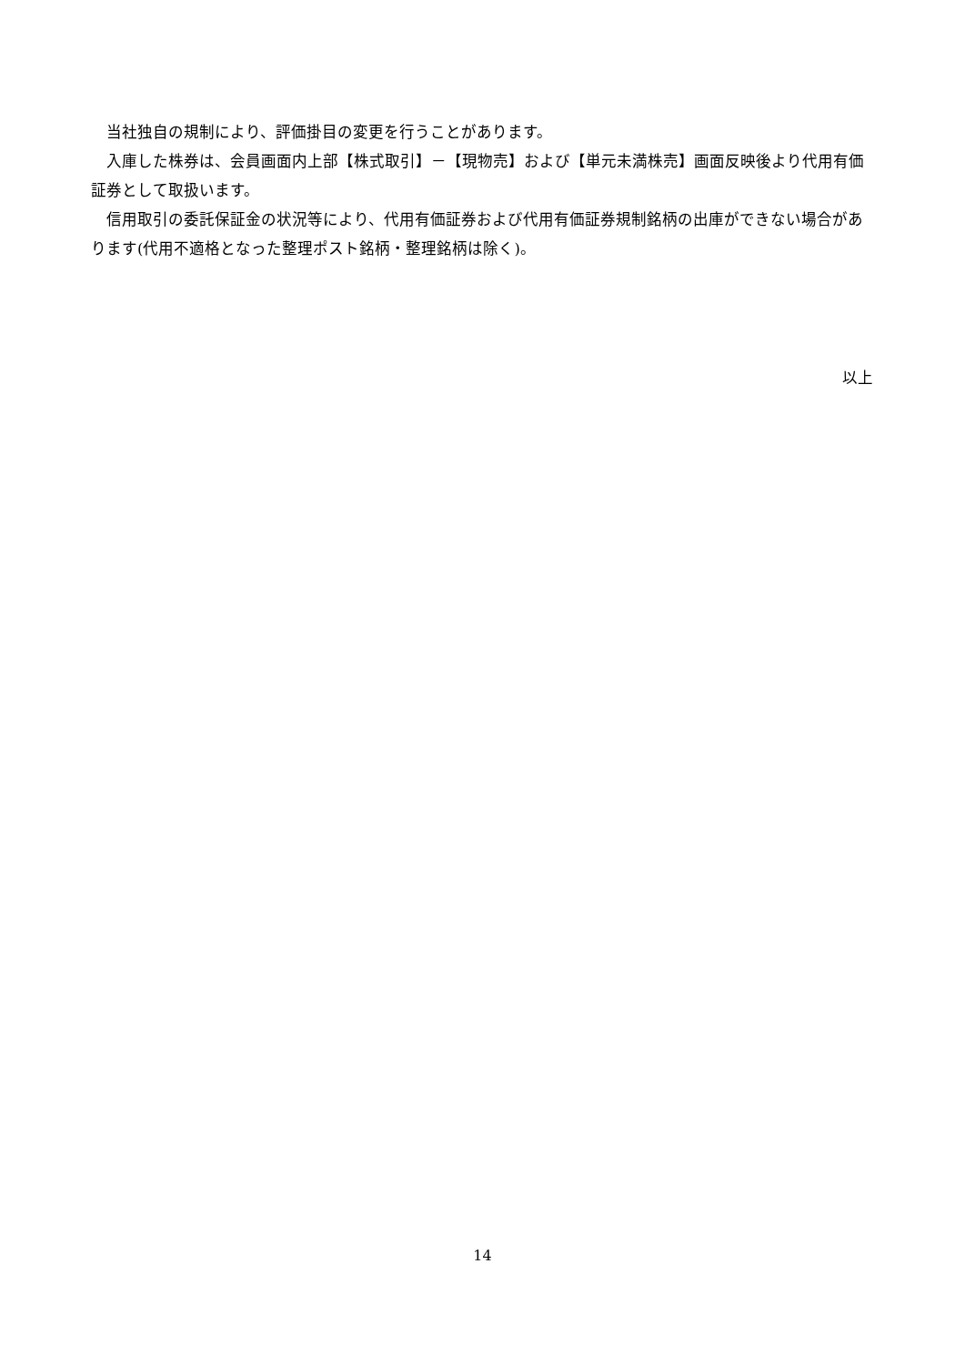当社独自の規制により、評価掛目の変更を行うことがあります。
入庫した株券は、会員画面内上部【株式取引】－【現物売】および【単元未満株売】画面反映後より代用有価証券として取扱います。
信用取引の委託保証金の状況等により、代用有価証券および代用有価証券規制銘柄の出庫ができない場合があります(代用不適格となった整理ポスト銘柄・整理銘柄は除く)。
以上
14